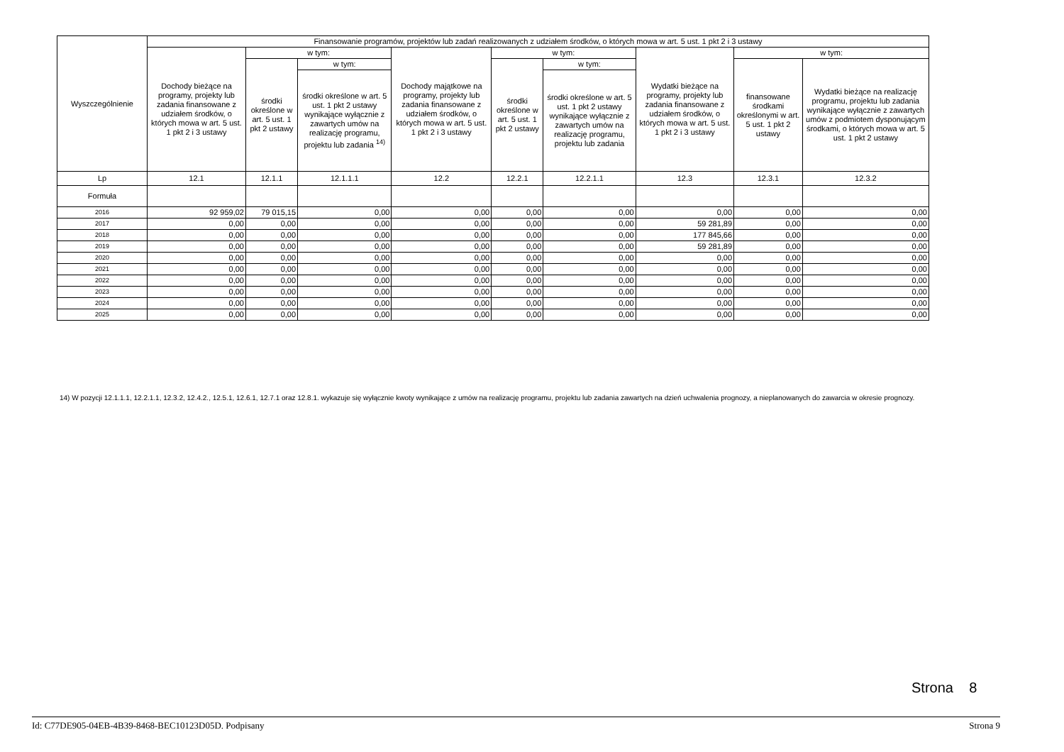| Wyszczególnienie | Finansowanie programów, projektów lub zadań realizowanych z udziałem środków, o których mowa w art. 5 ust. 1 pkt 2 i 3 ustawy | | | | | | | | |
| --- | --- | --- | --- | --- | --- | --- | --- | --- | --- |
| | Dochody bieżące na programy, projekty lub zadania finansowane z udziałem środków, o których mowa w art. 5 ust. 1 pkt 2 i 3 ustawy | w tym: | | Dochody majątkowe na programy, projekty lub zadania finansowane z udziałem środków, o których mowa w art. 5 ust. 1 pkt 2 i 3 ustawy | w tym: | | Wydatki bieżące na programy, projekty lub zadania finansowane z udziałem środków, o których mowa w art. 5 ust. 1 pkt 2 i 3 ustawy | w tym: | |
| | | środki określone w art. 5 ust. 1 pkt 2 ustawy | w tym: | | środki określone w art. 5 ust. 1 pkt 2 ustawy | w tym: | | finansowane środkami określonymi w art. 5 ust. 1 pkt 2 ustawy | Wydatki bieżące na realizację programu, projektu lub zadania wynikające wyłącznie z zawartych umów z podmiotem dysponującym środkami, o których mowa w art. 5 ust. 1 pkt 2 ustawy |
| | | | środki określone w art. 5 ust. 1 pkt 2 ustawy wynikające wyłącznie z zawartych umów na realizację programu, projektu lub zadania <sup>14)</sup> | | | środki określone w art. 5 ust. 1 pkt 2 ustawy wynikające wyłącznie z zawartych umów na realizację programu, projektu lub zadania | | | |
| Lp | 12.1 | 12.1.1 | 12.1.1.1 | 12.2 | 12.2.1 | 12.2.1.1 | 12.3 | 12.3.1 | 12.3.2 |
| Formuła | | | | | | | | | |
| 2016 | 92 959,02 | 79 015,15 | 0,00 | 0,00 | 0,00 | 0,00 | 0,00 | 0,00 | 0,00 |
| 2017 | 0,00 | 0,00 | 0,00 | 0,00 | 0,00 | 0,00 | 59 281,89 | 0,00 | 0,00 |
| 2018 | 0,00 | 0,00 | 0,00 | 0,00 | 0,00 | 0,00 | 177 845,66 | 0,00 | 0,00 |
| 2019 | 0,00 | 0,00 | 0,00 | 0,00 | 0,00 | 0,00 | 59 281,89 | 0,00 | 0,00 |
| 2020 | 0,00 | 0,00 | 0,00 | 0,00 | 0,00 | 0,00 | 0,00 | 0,00 | 0,00 |
| 2021 | 0,00 | 0,00 | 0,00 | 0,00 | 0,00 | 0,00 | 0,00 | 0,00 | 0,00 |
| 2022 | 0,00 | 0,00 | 0,00 | 0,00 | 0,00 | 0,00 | 0,00 | 0,00 | 0,00 |
| 2023 | 0,00 | 0,00 | 0,00 | 0,00 | 0,00 | 0,00 | 0,00 | 0,00 | 0,00 |
| 2024 | 0,00 | 0,00 | 0,00 | 0,00 | 0,00 | 0,00 | 0,00 | 0,00 | 0,00 |
| 2025 | 0,00 | 0,00 | 0,00 | 0,00 | 0,00 | 0,00 | 0,00 | 0,00 | 0,00 |
14) W pozycji 12.1.1.1, 12.2.1.1, 12.3.2, 12.4.2., 12.5.1, 12.6.1, 12.7.1 oraz 12.8.1. wykazuje się wyłącznie kwoty wynikające z umów na realizację programu, projektu lub zadania zawartych na dzień uchwalenia prognozy, a nieplanowanych do zawarcia w okresie prognozy.
Strona 8
Id: C77DE905-04EB-4B39-8468-BEC10123D05D. Podpisany Strona 9